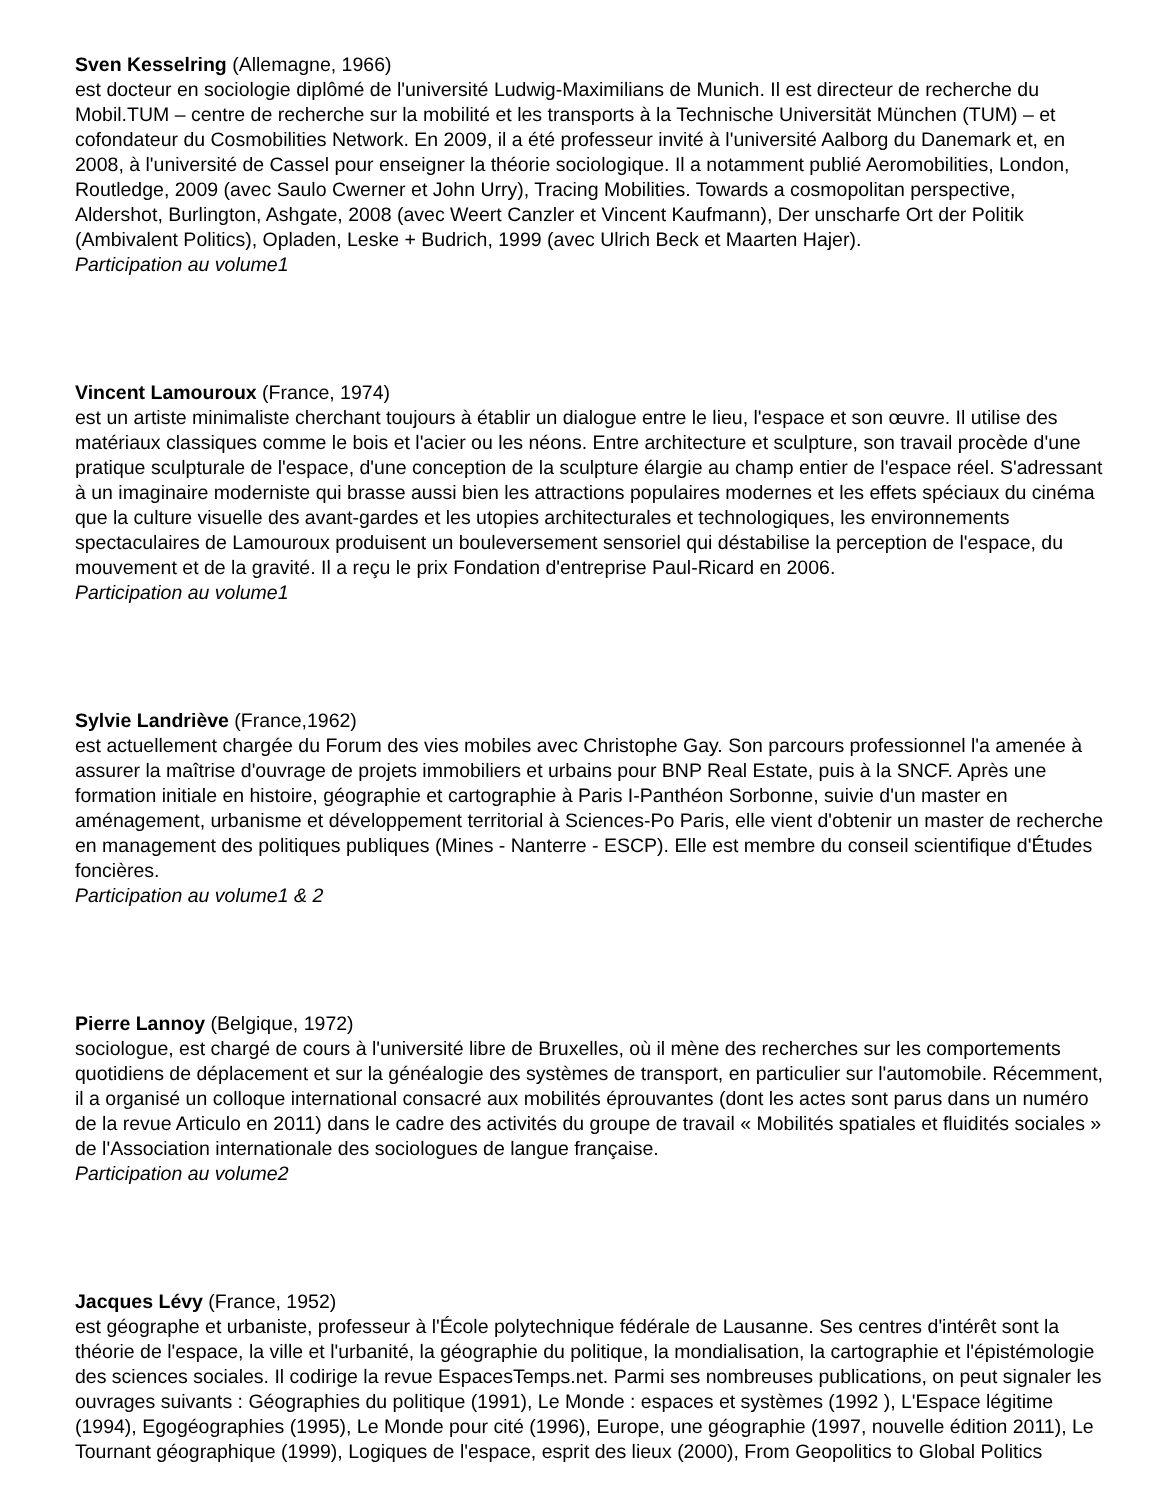Sven Kesselring (Allemagne, 1966)
est docteur en sociologie diplômé de l'université Ludwig-Maximilians de Munich. Il est directeur de recherche du Mobil.TUM – centre de recherche sur la mobilité et les transports à la Technische Universität München (TUM) – et cofondateur du Cosmobilities Network. En 2009, il a été professeur invité à l'université Aalborg du Danemark et, en 2008, à l'université de Cassel pour enseigner la théorie sociologique. Il a notamment publié Aeromobilities, London, Routledge, 2009 (avec Saulo Cwerner et John Urry), Tracing Mobilities. Towards a cosmopolitan perspective, Aldershot, Burlington, Ashgate, 2008 (avec Weert Canzler et Vincent Kaufmann), Der unscharfe Ort der Politik (Ambivalent Politics), Opladen, Leske + Budrich, 1999 (avec Ulrich Beck et Maarten Hajer).
Participation au volume1
Vincent Lamouroux (France, 1974)
est un artiste minimaliste cherchant toujours à établir un dialogue entre le lieu, l'espace et son œuvre. Il utilise des matériaux classiques comme le bois et l'acier ou les néons. Entre architecture et sculpture, son travail procède d'une pratique sculpturale de l'espace, d'une conception de la sculpture élargie au champ entier de l'espace réel. S'adressant à un imaginaire moderniste qui brasse aussi bien les attractions populaires modernes et les effets spéciaux du cinéma que la culture visuelle des avant-gardes et les utopies architecturales et technologiques, les environnements spectaculaires de Lamouroux produisent un bouleversement sensoriel qui déstabilise la perception de l'espace, du mouvement et de la gravité. Il a reçu le prix Fondation d'entreprise Paul-Ricard en 2006.
Participation au volume1
Sylvie Landriève (France,1962)
est actuellement chargée du Forum des vies mobiles avec Christophe Gay. Son parcours professionnel l'a amenée à assurer la maîtrise d'ouvrage de projets immobiliers et urbains pour BNP Real Estate, puis à la SNCF. Après une formation initiale en histoire, géographie et cartographie à Paris I-Panthéon Sorbonne, suivie d'un master en aménagement, urbanisme et développement territorial à Sciences-Po Paris, elle vient d'obtenir un master de recherche en management des politiques publiques (Mines - Nanterre - ESCP). Elle est membre du conseil scientifique d'Études foncières.
Participation au volume1 & 2
Pierre Lannoy (Belgique, 1972)
sociologue, est chargé de cours à l'université libre de Bruxelles, où il mène des recherches sur les comportements quotidiens de déplacement et sur la généalogie des systèmes de transport, en particulier sur l'automobile. Récemment, il a organisé un colloque international consacré aux mobilités éprouvantes (dont les actes sont parus dans un numéro de la revue Articulo en 2011) dans le cadre des activités du groupe de travail « Mobilités spatiales et fluidités sociales » de l'Association internationale des sociologues de langue française.
Participation au volume2
Jacques Lévy (France, 1952)
est géographe et urbaniste, professeur à l'École polytechnique fédérale de Lausanne. Ses centres d'intérêt sont la théorie de l'espace, la ville et l'urbanité, la géographie du politique, la mondialisation, la cartographie et l'épistémologie des sciences sociales. Il codirige la revue EspacesTemps.net. Parmi ses nombreuses publications, on peut signaler les ouvrages suivants : Géographies du politique (1991), Le Monde : espaces et systèmes (1992 ), L'Espace légitime (1994), Egogéographies (1995), Le Monde pour cité (1996), Europe, une géographie (1997, nouvelle édition 2011), Le Tournant géographique (1999), Logiques de l'espace, esprit des lieux (2000), From Geopolitics to Global Politics